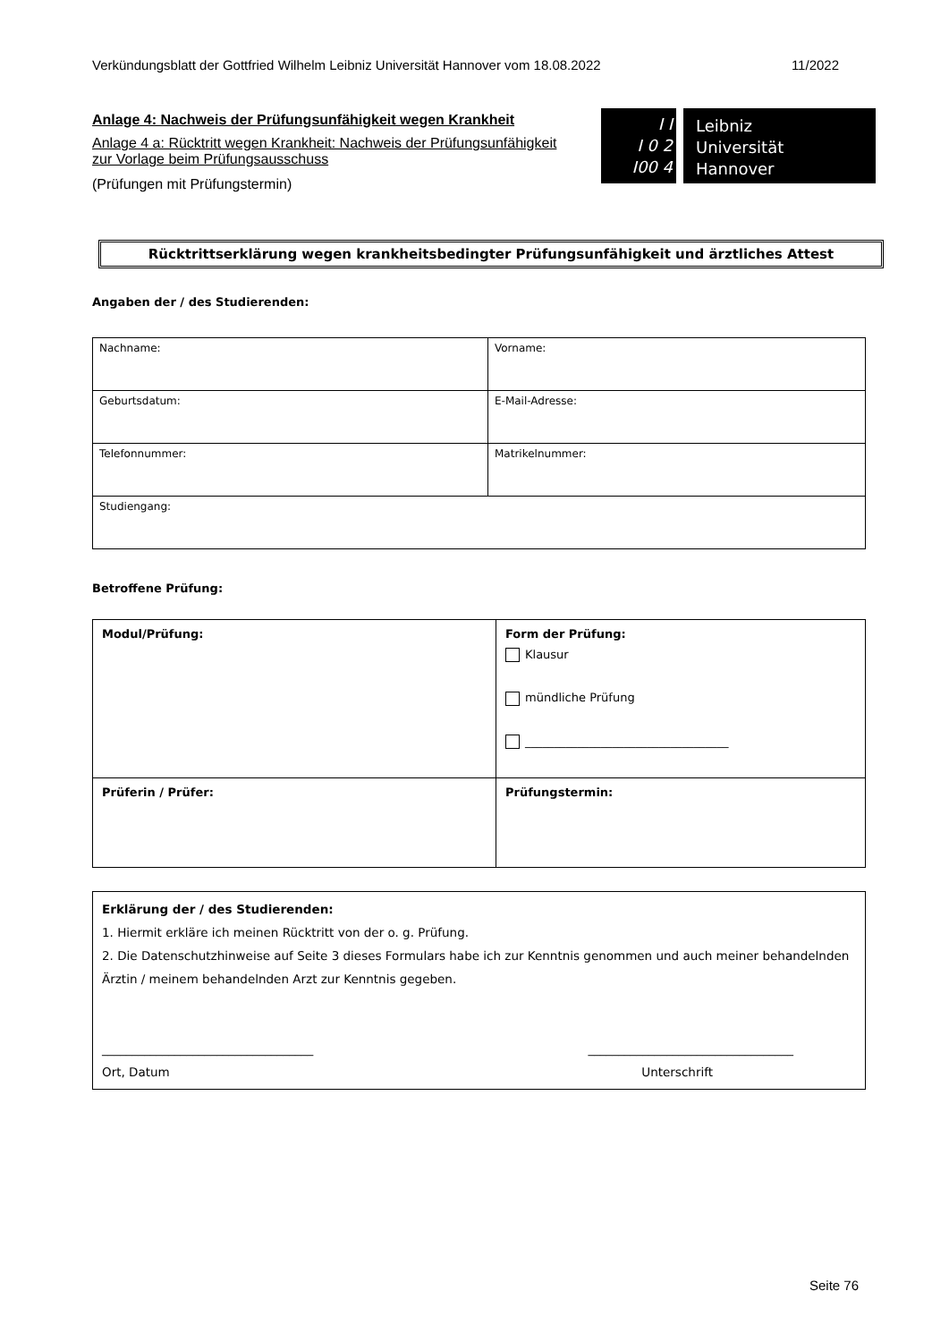Verkündungsblatt der Gottfried Wilhelm Leibniz Universität Hannover vom 18.08.2022 11/2022
Anlage 4: Nachweis der Prüfungsunfähigkeit wegen Krankheit
Anlage 4 a: Rücktritt wegen Krankheit: Nachweis der Prüfungsunfähigkeit zur Vorlage beim Prüfungsausschuss
(Prüfungen mit Prüfungstermin)
I I
I 0 2
I00 4
Leibniz
Universität
Hannover
Rücktrittserklärung wegen krankheitsbedingter Prüfungsunfähigkeit und ärztliches Attest
Angaben der / des Studierenden:
| Nachname: | Vorname: |
| Geburtsdatum: | E-Mail-Adresse: |
| Telefonnummer: | Matrikelnummer: |
| Studiengang: | |
Betroffene Prüfung:
| Modul/Prüfung: | Form der Prüfung: Klausur mündliche Prüfung ___________________________________ |
| Prüferin / Prüfer: | Prüfungstermin: |
| Erklärung der / des Studierenden: 1. Hiermit erkläre ich meinen Rücktritt von der o. g. Prüfung. 2. Die Datenschutzhinweise auf Seite 3 dieses Formulars habe ich zur Kenntnis genommen und auch meiner behandelnden Ärztin / meinem behandelnden Arzt zur Kenntnis gegeben. ___________________________________ __________________________________ Ort, Datum Unterschrift |
Seite 76